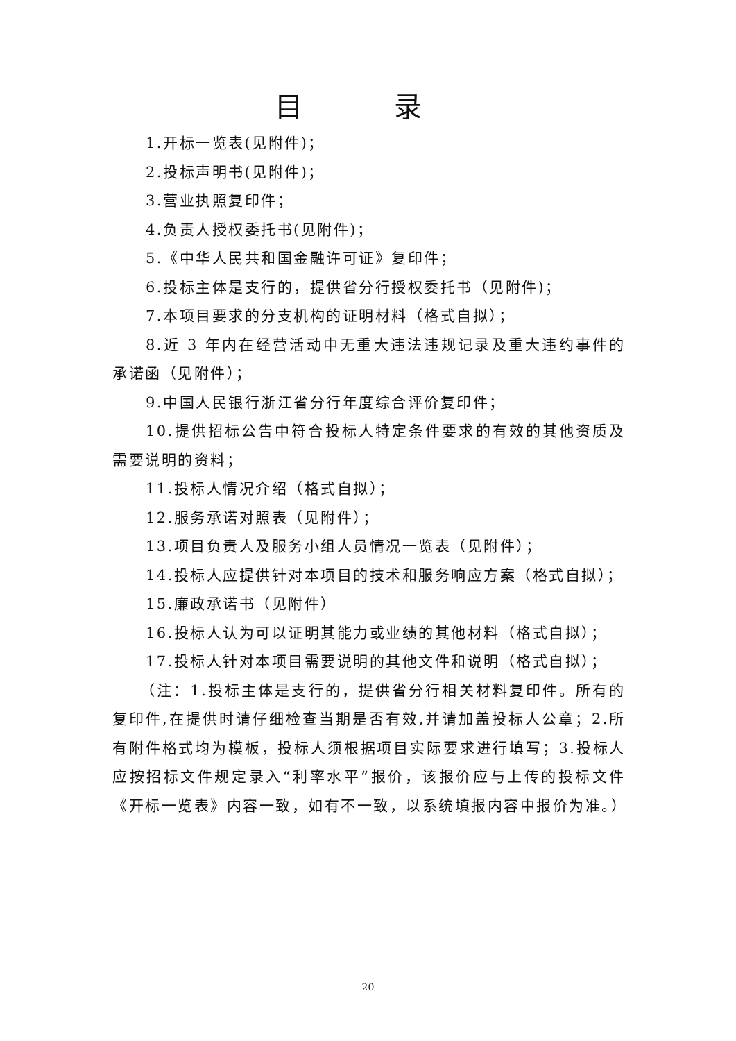目 录
1.开标一览表(见附件)；
2.投标声明书(见附件)；
3.营业执照复印件；
4.负责人授权委托书(见附件)；
5.《中华人民共和国金融许可证》复印件；
6.投标主体是支行的，提供省分行授权委托书（见附件)；
7.本项目要求的分支机构的证明材料（格式自拟）；
8.近 3 年内在经营活动中无重大违法违规记录及重大违约事件的承诺函（见附件）；
9.中国人民银行浙江省分行年度综合评价复印件；
10.提供招标公告中符合投标人特定条件要求的有效的其他资质及需要说明的资料；
11.投标人情况介绍（格式自拟）；
12.服务承诺对照表（见附件）；
13.项目负责人及服务小组人员情况一览表（见附件）；
14.投标人应提供针对本项目的技术和服务响应方案（格式自拟）；
15.廉政承诺书（见附件）
16.投标人认为可以证明其能力或业绩的其他材料（格式自拟）；
17.投标人针对本项目需要说明的其他文件和说明（格式自拟）；
（注：1.投标主体是支行的，提供省分行相关材料复印件。所有的复印件,在提供时请仔细检查当期是否有效,并请加盖投标人公章；2.所有附件格式均为模板，投标人须根据项目实际要求进行填写；3.投标人应按招标文件规定录入“利率水平”报价，该报价应与上传的投标文件《开标一览表》内容一致，如有不一致，以系统填报内容中报价为准。）
20